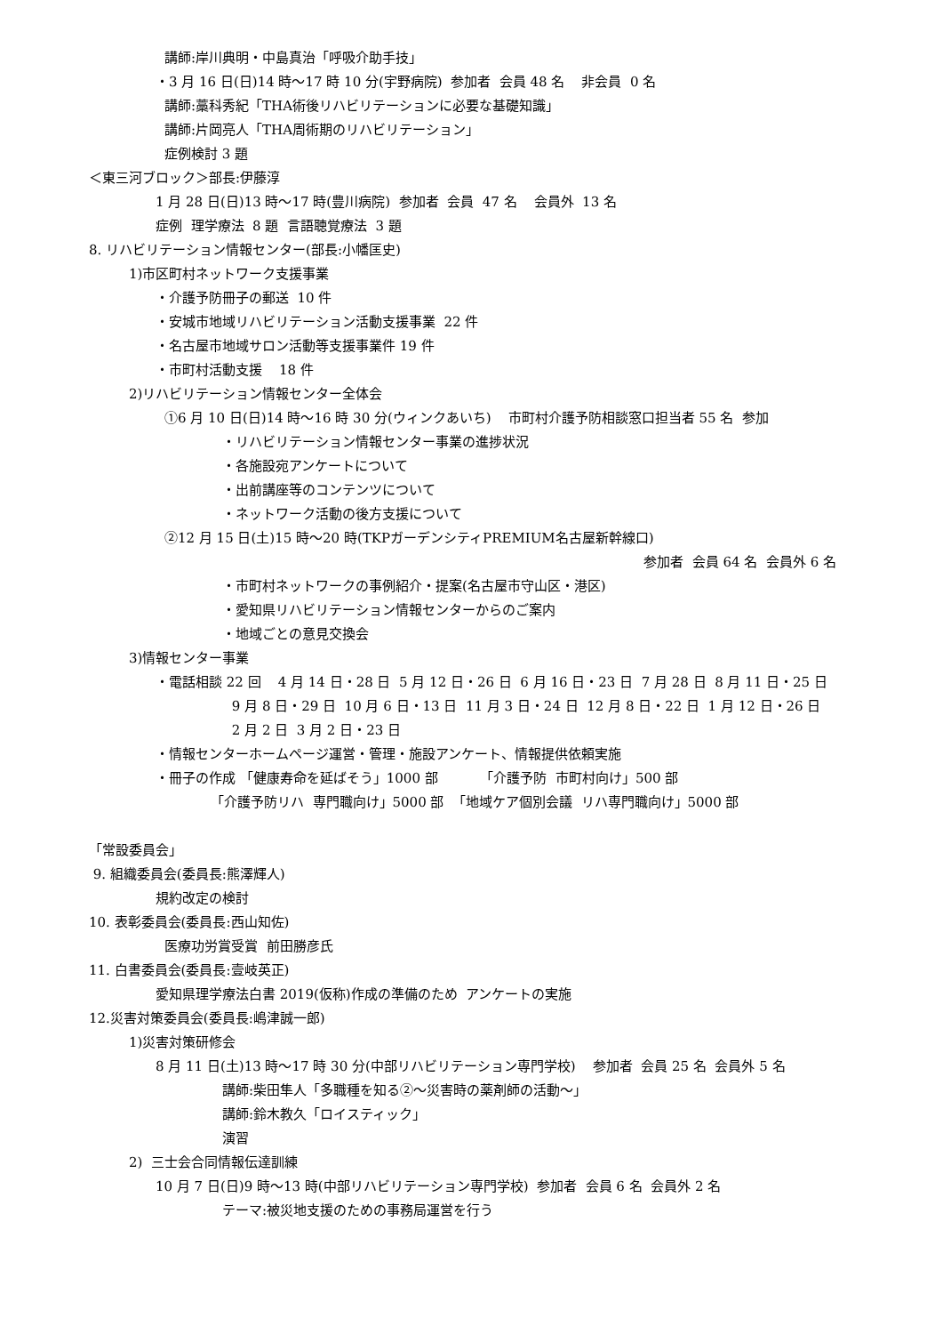講師:岸川典明・中島真治「呼吸介助手技」
・3 月 16 日(日)14 時～17 時 10 分(宇野病院) 参加者 会員 48 名 非会員 0 名
講師:藁科秀紀「THA術後リハビリテーションに必要な基礎知識」
講師:片岡亮人「THA周術期のリハビリテーション」
症例検討 3 題
＜東三河ブロック＞部長:伊藤淳
1 月 28 日(日)13 時～17 時(豊川病院) 参加者 会員 47 名 会員外 13 名
症例 理学療法 8 題 言語聴覚療法 3 題
8. リハビリテーション情報センター(部長:小幡匡史)
1)市区町村ネットワーク支援事業
・介護予防冊子の郵送 10 件
・安城市地域リハビリテーション活動支援事業 22 件
・名古屋市地域サロン活動等支援事業件 19 件
・市町村活動支援 18 件
2)リハビリテーション情報センター全体会
①6 月 10 日(日)14 時～16 時 30 分(ウィンクあいち) 市町村介護予防相談窓口担当者 55 名 参加
・リハビリテーション情報センター事業の進捗状況
・各施設宛アンケートについて
・出前講座等のコンテンツについて
・ネットワーク活動の後方支援について
②12 月 15 日(土)15 時～20 時(TKPガーデンシティPREMIUM名古屋新幹線口)
参加者 会員 64 名 会員外 6 名
・市町村ネットワークの事例紹介・提案(名古屋市守山区・港区)
・愛知県リハビリテーション情報センターからのご案内
・地域ごとの意見交換会
3)情報センター事業
・電話相談 22 回 4 月 14 日・28 日 5 月 12 日・26 日 6 月 16 日・23 日 7 月 28 日 8 月 11 日・25 日
9 月 8 日・29 日 10 月 6 日・13 日 11 月 3 日・24 日 12 月 8 日・22 日 1 月 12 日・26 日
2 月 2 日 3 月 2 日・23 日
・情報センターホームページ運営・管理・施設アンケート、情報提供依頼実施
・冊子の作成 「健康寿命を延ばそう」1000 部 「介護予防 市町村向け」500 部
「介護予防リハ 専門職向け」5000 部 「地域ケア個別会議 リハ専門職向け」5000 部
「常設委員会」
9. 組織委員会(委員長:熊澤輝人)
規約改定の検討
10. 表彰委員会(委員長:西山知佐)
医療功労賞受賞 前田勝彦氏
11. 白書委員会(委員長:壹岐英正)
愛知県理学療法白書 2019(仮称)作成の準備のため アンケートの実施
12.災害対策委員会(委員長:嶋津誠一郎)
1)災害対策研修会
8 月 11 日(土)13 時～17 時 30 分(中部リハビリテーション専門学校) 参加者 会員 25 名 会員外 5 名
講師:柴田隼人「多職種を知る②～災害時の薬剤師の活動～」
講師:鈴木教久「ロイスティック」
演習
2) 三士会合同情報伝達訓練
10 月 7 日(日)9 時～13 時(中部リハビリテーション専門学校) 参加者 会員 6 名 会員外 2 名
テーマ:被災地支援のための事務局運営を行う